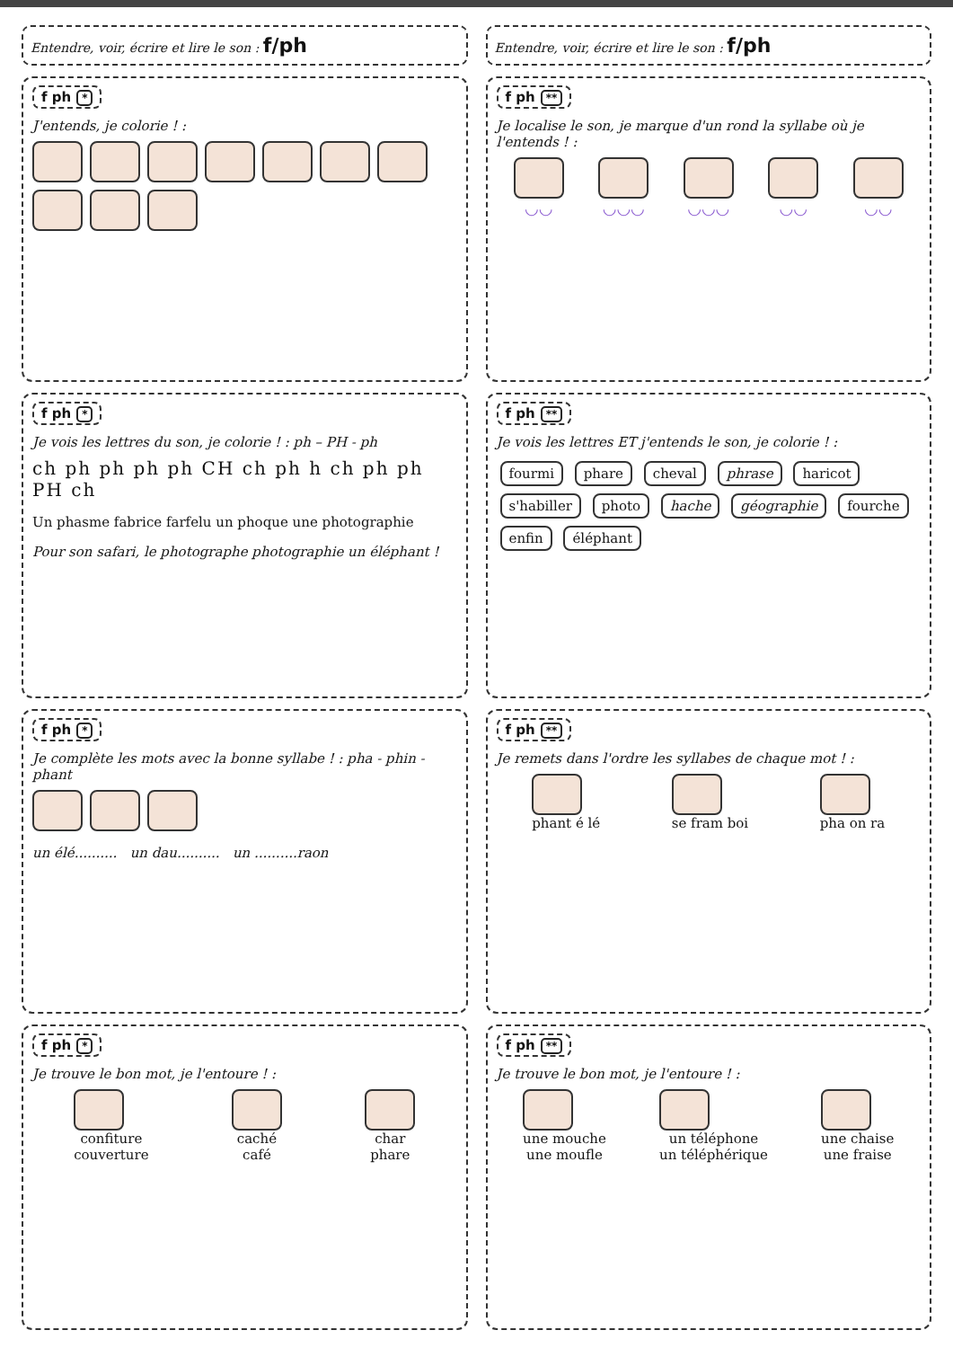Entendre, voir, écrire et lire le son : f/ph
f ph *
J'entends, je colorie ! :
f ph *
Je vois les lettres du son, je colorie ! : ph – PH - ph
ch ph ph ph ph CH ch ph h ch ph ph PH ch
Un phasme fabrice farfelu un phoque une photographie
Pour son safari, le photographe photographie un éléphant !
f ph *
Je complète les mots avec la bonne syllabe ! : pha - phin - phant
un élé.......... un dau.......... un ..........raon
f ph *
Je trouve le bon mot, je l'entoure ! :
confiture
couverture
caché
café
char
phare
Entendre, voir, écrire et lire le son : f/ph
f ph **
Je localise le son, je marque d'un rond la syllabe où je l'entends ! :
◡◡ ◡◡◡ ◡◡◡ ◡◡ ◡◡
f ph **
Je vois les lettres ET j'entends le son, je colorie ! :
fourmi phare cheval phrase haricot s'habiller photo hache géographie fourche enfin éléphant
f ph **
Je remets dans l'ordre les syllabes de chaque mot ! :
phant é lé se fram boi pha on ra
f ph **
Je trouve le bon mot, je l'entoure ! :
une mouche
une moufle
un téléphone
un téléphérique
une chaise
une fraise